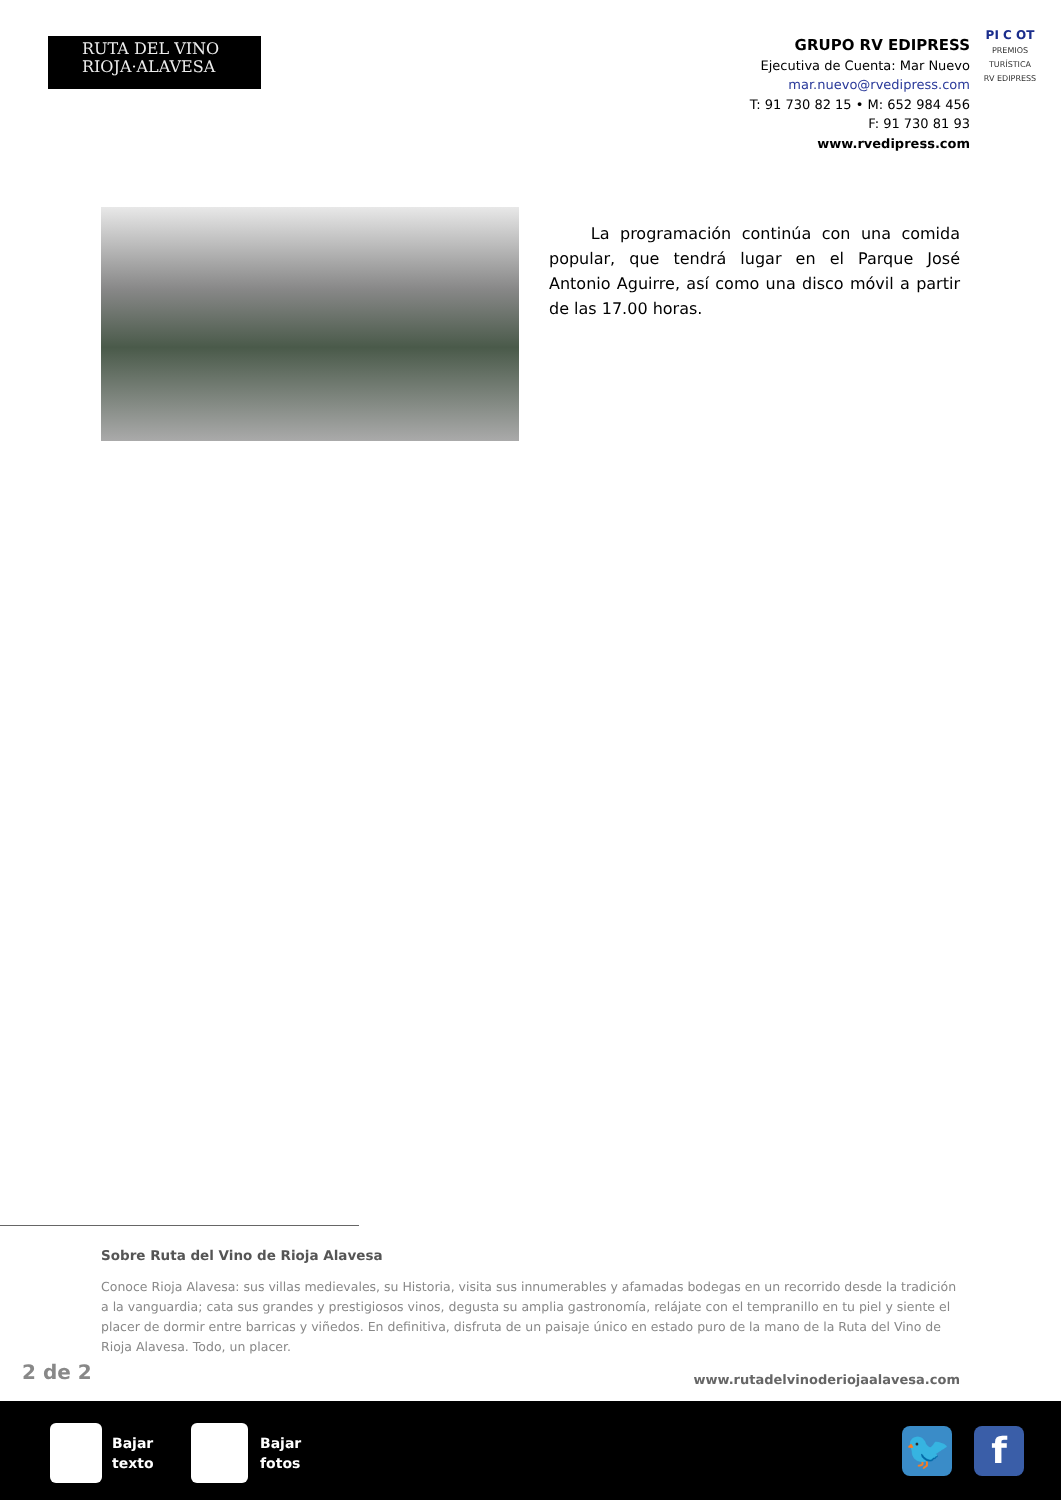RUTA DEL VINO
RIOJA·ALAVESA
GRUPO RV EDIPRESS
Ejecutiva de Cuenta: Mar Nuevo
mar.nuevo@rvedipress.com
T: 91 730 82 15 • M: 652 984 456
F: 91 730 81 93
www.rvedipress.com
PI C OT
PREMIOS TURÍSTICA RV EDIPRESS
La programación continúa con una comida popular, que tendrá lugar en el Parque José Antonio Aguirre, así como una disco móvil a partir de las 17.00 horas.
Sobre Ruta del Vino de Rioja Alavesa
Conoce Rioja Alavesa: sus villas medievales, su Historia, visita sus innumerables y afamadas bodegas en un recorrido desde la tradición a la vanguardia; cata sus grandes y prestigiosos vinos, degusta su amplia gastronomía, relájate con el tempranillo en tu piel y siente el placer de dormir entre barricas y viñedos. En definitiva, disfruta de un paisaje único en estado puro de la mano de la Ruta del Vino de Rioja Alavesa. Todo, un placer.
2 de 2
www.rutadelvinoderiojaalavesa.com
Bajar
texto
Bajar
fotos
🐦 f